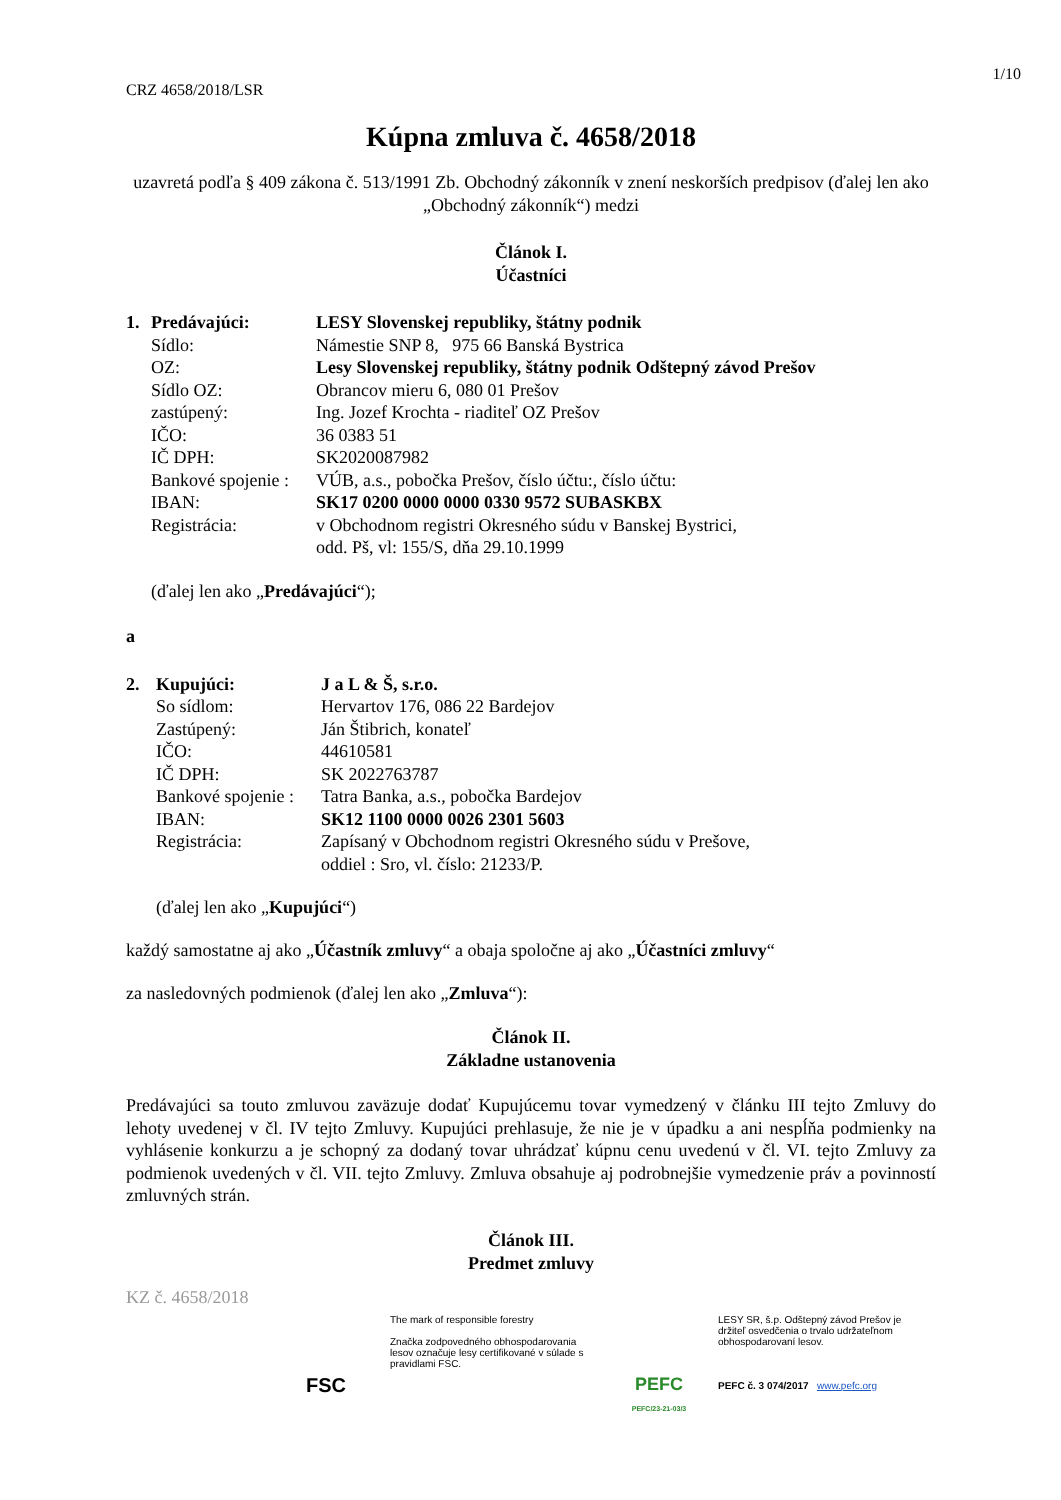1/10
CRZ 4658/2018/LSR
Kúpna zmluva č. 4658/2018
uzavretá podľa § 409 zákona č. 513/1991 Zb. Obchodný zákonník v znení neskorších predpisov (ďalej len ako „Obchodný zákonník“) medzi
Článok I.
Účastníci
| 1. | Predávajúci: | LESY Slovenskej republiky, štátny podnik |
| | Sídlo: | Námestie SNP 8, 975 66 Banská Bystrica |
| | OZ: | Lesy Slovenskej republiky, štátny podnik Odštepný závod Prešov |
| | Sídlo OZ: | Obrancov mieru 6, 080 01 Prešov |
| | zastúpený: | Ing. Jozef Krochta - riaditeľ OZ Prešov |
| | IČO: | 36 0383 51 |
| | IČ DPH: | SK2020087982 |
| | Bankové spojenie : | VÚB, a.s., pobočka Prešov, číslo účtu:, číslo účtu: |
| | IBAN: | SK17 0200 0000 0000 0330 9572 SUBASKBX |
| | Registrácia: | v Obchodnom registri Okresného súdu v Banskej Bystrici, odd. Pš, vl: 155/S, dňa 29.10.1999 |
(ďalej len ako „Predávajúci“);
a
| 2. | Kupujúci: | J a L & Š, s.r.o. |
| | So sídlom: | Hervartov 176, 086 22 Bardejov |
| | Zastúpený: | Ján Štibrich, konateľ |
| | IČO: | 44610581 |
| | IČ DPH: | SK 2022763787 |
| | Bankové spojenie : | Tatra Banka, a.s., pobočka Bardejov |
| | IBAN: | SK12 1100 0000 0026 2301 5603 |
| | Registrácia: | Zapísaný v Obchodnom registri Okresného súdu v Prešove, oddiel : Sro, vl. číslo: 21233/P. |
(ďalej len ako „Kupujúci“)
každý samostatne aj ako „Účastník zmluvy“ a obaja spoločne aj ako „Účastníci zmluvy“
za nasledovných podmienok (ďalej len ako „Zmluva“):
Článok II.
Základne ustanovenia
Predávajúci sa touto zmluvou zaväzuje dodať Kupujúcemu tovar vymedzený v článku III tejto Zmluvy do lehoty uvedenej v čl. IV tejto Zmluvy. Kupujúci prehlasuje, že nie je v úpadku a ani nespĺňa podmienky na vyhlásenie konkurzu a je schopný za dodaný tovar uhrádzať kúpnu cenu uvedenú v čl. VI. tejto Zmluvy za podmienok uvedených v čl. VII. tejto Zmluvy. Zmluva obsahuje aj podrobnejšie vymedzenie práv a povinností zmluvných strán.
Článok III.
Predmet zmluvy
KZ č. 4658/2018
FSC
The mark of responsible forestry
Značka zodpovedného obhospodarovania lesov označuje lesy certifikované v súlade s pravidlami FSC.
PEFC
PEFC/23-21-03/3
LESY SR, š.p. Odštepný závod Prešov je držiteľ osvedčenia o trvalo udržateľnom obhospodarovaní lesov.
PEFC č. 3 074/2017 www.pefc.org